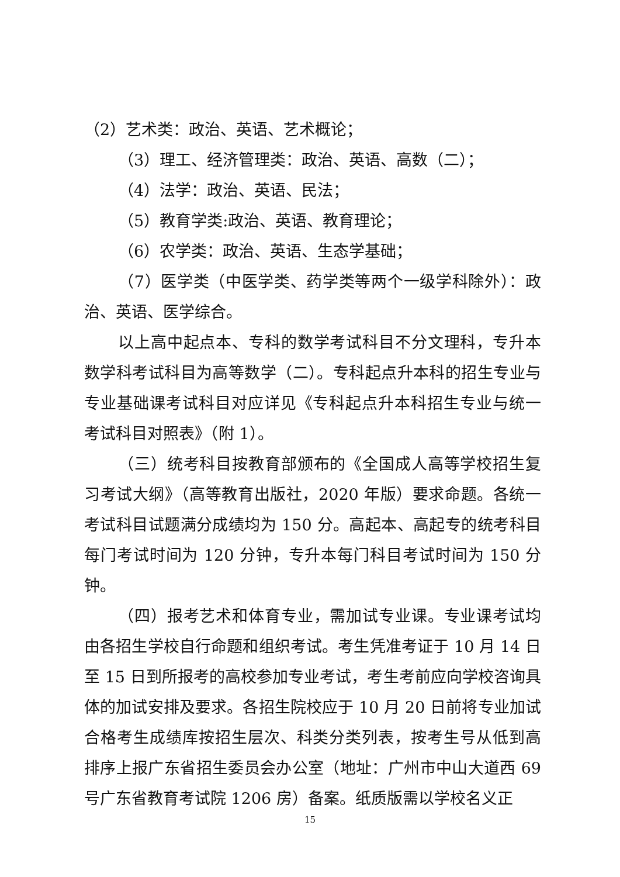（2）艺术类：政治、英语、艺术概论；
（3）理工、经济管理类：政治、英语、高数（二）；
（4）法学：政治、英语、民法；
（5）教育学类:政治、英语、教育理论；
（6）农学类：政治、英语、生态学基础；
（7）医学类（中医学类、药学类等两个一级学科除外）：政治、英语、医学综合。
以上高中起点本、专科的数学考试科目不分文理科，专升本数学科考试科目为高等数学（二）。专科起点升本科的招生专业与专业基础课考试科目对应详见《专科起点升本科招生专业与统一考试科目对照表》（附 1）。
（三）统考科目按教育部颁布的《全国成人高等学校招生复习考试大纲》（高等教育出版社，2020 年版）要求命题。各统一考试科目试题满分成绩均为 150 分。高起本、高起专的统考科目每门考试时间为 120 分钟，专升本每门科目考试时间为 150 分钟。
（四）报考艺术和体育专业，需加试专业课。专业课考试均由各招生学校自行命题和组织考试。考生凭准考证于 10 月 14 日至 15 日到所报考的高校参加专业考试，考生考前应向学校咨询具体的加试安排及要求。各招生院校应于 10 月 20 日前将专业加试合格考生成绩库按招生层次、科类分类列表，按考生号从低到高排序上报广东省招生委员会办公室（地址：广州市中山大道西 69 号广东省教育考试院 1206 房）备案。纸质版需以学校名义正
15